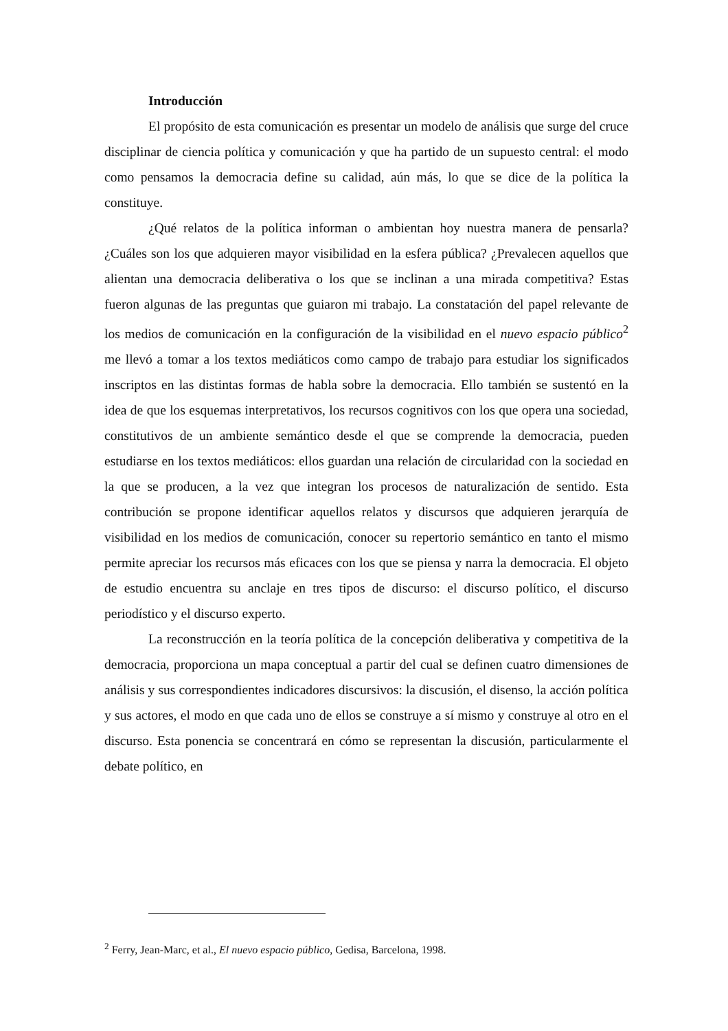Introducción
El propósito de esta comunicación es presentar un modelo de análisis que surge del cruce disciplinar de ciencia política y comunicación y que ha partido de un supuesto central: el modo como pensamos la democracia define su calidad, aún más, lo que se dice de la política la constituye.
¿Qué relatos de la política informan o ambientan hoy nuestra manera de pensarla? ¿Cuáles son los que adquieren mayor visibilidad en la esfera pública? ¿Prevalecen aquellos que alientan una democracia deliberativa o los que se inclinan a una mirada competitiva? Estas fueron algunas de las preguntas que guiaron mi trabajo. La constatación del papel relevante de los medios de comunicación en la configuración de la visibilidad en el nuevo espacio público<sup>2</sup> me llevó a tomar a los textos mediáticos como campo de trabajo para estudiar los significados inscriptos en las distintas formas de habla sobre la democracia. Ello también se sustentó en la idea de que los esquemas interpretativos, los recursos cognitivos con los que opera una sociedad, constitutivos de un ambiente semántico desde el que se comprende la democracia, pueden estudiarse en los textos mediáticos: ellos guardan una relación de circularidad con la sociedad en la que se producen, a la vez que integran los procesos de naturalización de sentido. Esta contribución se propone identificar aquellos relatos y discursos que adquieren jerarquía de visibilidad en los medios de comunicación, conocer su repertorio semántico en tanto el mismo permite apreciar los recursos más eficaces con los que se piensa y narra la democracia. El objeto de estudio encuentra su anclaje en tres tipos de discurso: el discurso político, el discurso periodístico y el discurso experto.
La reconstrucción en la teoría política de la concepción deliberativa y competitiva de la democracia, proporciona un mapa conceptual a partir del cual se definen cuatro dimensiones de análisis y sus correspondientes indicadores discursivos: la discusión, el disenso, la acción política y sus actores, el modo en que cada uno de ellos se construye a sí mismo y construye al otro en el discurso. Esta ponencia se concentrará en cómo se representan la discusión, particularmente el debate político, en
<sup>2</sup> Ferry, Jean-Marc, et al., El nuevo espacio público, Gedisa, Barcelona, 1998.